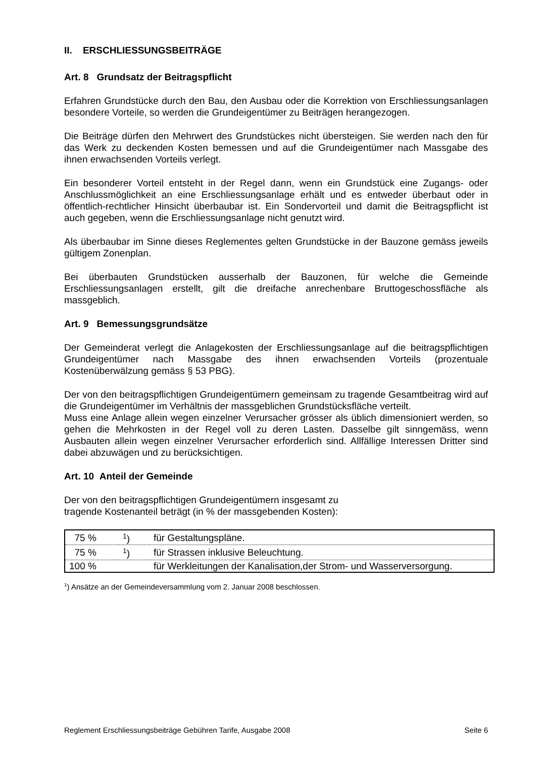II. ERSCHLIESSUNGSBEITRÄGE
Art. 8 Grundsatz der Beitragspflicht
Erfahren Grundstücke durch den Bau, den Ausbau oder die Korrektion von Erschliessungsanlagen besondere Vorteile, so werden die Grundeigentümer zu Beiträgen herangezogen.
Die Beiträge dürfen den Mehrwert des Grundstückes nicht übersteigen. Sie werden nach den für das Werk zu deckenden Kosten bemessen und auf die Grundeigentümer nach Massgabe des ihnen erwachsenden Vorteils verlegt.
Ein besonderer Vorteil entsteht in der Regel dann, wenn ein Grundstück eine Zugangs- oder Anschlussmöglichkeit an eine Erschliessungsanlage erhält und es entweder überbaut oder in öffentlich-rechtlicher Hinsicht überbaubar ist. Ein Sondervorteil und damit die Beitragspflicht ist auch gegeben, wenn die Erschliessungsanlage nicht genutzt wird.
Als überbaubar im Sinne dieses Reglementes gelten Grundstücke in der Bauzone gemäss jeweils gültigem Zonenplan.
Bei überbauten Grundstücken ausserhalb der Bauzonen, für welche die Gemeinde Erschliessungsanlagen erstellt, gilt die dreifache anrechenbare Bruttogeschossfläche als massgeblich.
Art. 9 Bemessungsgrundsätze
Der Gemeinderat verlegt die Anlagekosten der Erschliessungsanlage auf die beitragspflichtigen Grundeigentümer nach Massgabe des ihnen erwachsenden Vorteils (prozentuale Kostenüberwälzung gemäss § 53 PBG).
Der von den beitragspflichtigen Grundeigentümern gemeinsam zu tragende Gesamtbeitrag wird auf die Grundeigentümer im Verhältnis der massgeblichen Grundstücksfläche verteilt.
Muss eine Anlage allein wegen einzelner Verursacher grösser als üblich dimensioniert werden, so gehen die Mehrkosten in der Regel voll zu deren Lasten. Dasselbe gilt sinngemäss, wenn Ausbauten allein wegen einzelner Verursacher erforderlich sind. Allfällige Interessen Dritter sind dabei abzuwägen und zu berücksichtigen.
Art. 10 Anteil der Gemeinde
Der von den beitragspflichtigen Grundeigentümern insgesamt zu
tragende Kostenanteil beträgt (in % der massgebenden Kosten):
| 75 % | <sup>1</sup>) | für Gestaltungspläne. |
| 75 % | <sup>1</sup>) | für Strassen inklusive Beleuchtung. |
| 100 % | | für Werkleitungen der Kanalisation,der Strom- und Wasserversorgung. |
<sup>1</sup>) Ansätze an der Gemeindeversammlung vom 2. Januar 2008 beschlossen.
Reglement Erschliessungsbeiträge Gebühren Tarife, Ausgabe 2008 Seite 6